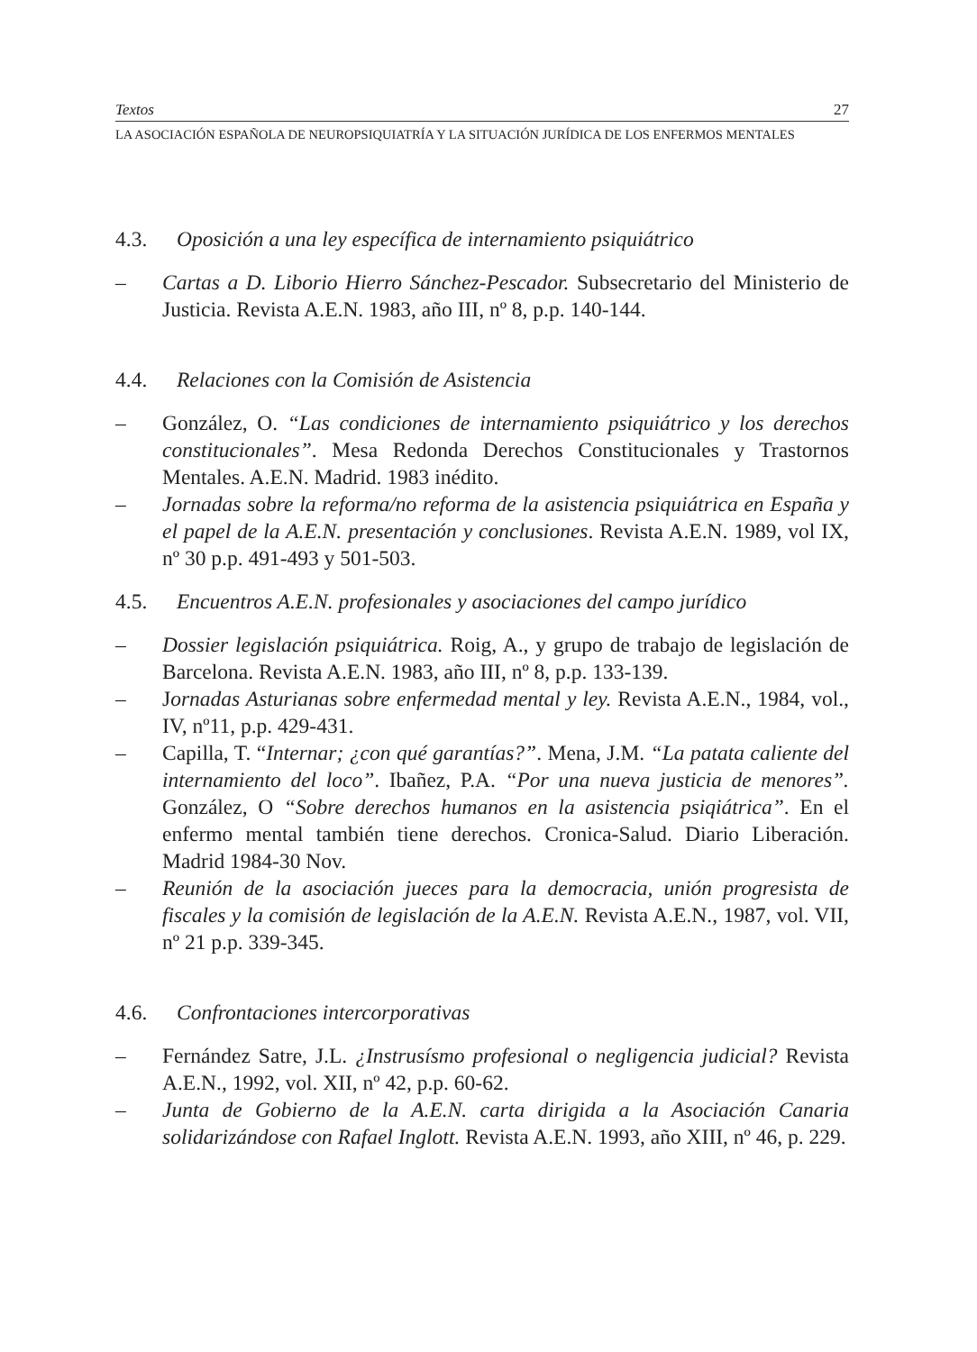Textos 27
LA ASOCIACIÓN ESPAÑOLA DE NEUROPSIQUIATRÍA Y LA SITUACIÓN JURÍDICA DE LOS ENFERMOS MENTALES
4.3. Oposición a una ley específica de internamiento psiquiátrico
– Cartas a D. Liborio Hierro Sánchez-Pescador. Subsecretario del Ministerio de Justicia. Revista A.E.N. 1983, año III, nº 8, p.p. 140-144.
4.4. Relaciones con la Comisión de Asistencia
– González, O. “Las condiciones de internamiento psiquiátrico y los derechos constitucionales”. Mesa Redonda Derechos Constitucionales y Trastornos Mentales. A.E.N. Madrid. 1983 inédito.
– Jornadas sobre la reforma/no reforma de la asistencia psiquiátrica en España y el papel de la A.E.N. presentación y conclusiones. Revista A.E.N. 1989, vol IX, nº 30 p.p. 491-493 y 501-503.
4.5. Encuentros A.E.N. profesionales y asociaciones del campo jurídico
– Dossier legislación psiquiátrica. Roig, A., y grupo de trabajo de legislación de Barcelona. Revista A.E.N. 1983, año III, nº 8, p.p. 133-139.
– Jornadas Asturianas sobre enfermedad mental y ley. Revista A.E.N., 1984, vol., IV, nº11, p.p. 429-431.
– Capilla, T. “Internar; ¿con qué garantías?”. Mena, J.M. “La patata caliente del internamiento del loco”. Ibañez, P.A. “Por una nueva justicia de menores”. González, O “Sobre derechos humanos en la asistencia psiqiátrica”. En el enfermo mental también tiene derechos. Cronica-Salud. Diario Liberación. Madrid 1984-30 Nov.
– Reunión de la asociación jueces para la democracia, unión progresista de fiscales y la comisión de legislación de la A.E.N. Revista A.E.N., 1987, vol. VII, nº 21 p.p. 339-345.
4.6. Confrontaciones intercorporativas
– Fernández Satre, J.L. ¿Instrusísmo profesional o negligencia judicial? Revista A.E.N., 1992, vol. XII, nº 42, p.p. 60-62.
– Junta de Gobierno de la A.E.N. carta dirigida a la Asociación Canaria solidarizándose con Rafael Inglott. Revista A.E.N. 1993, año XIII, nº 46, p. 229.